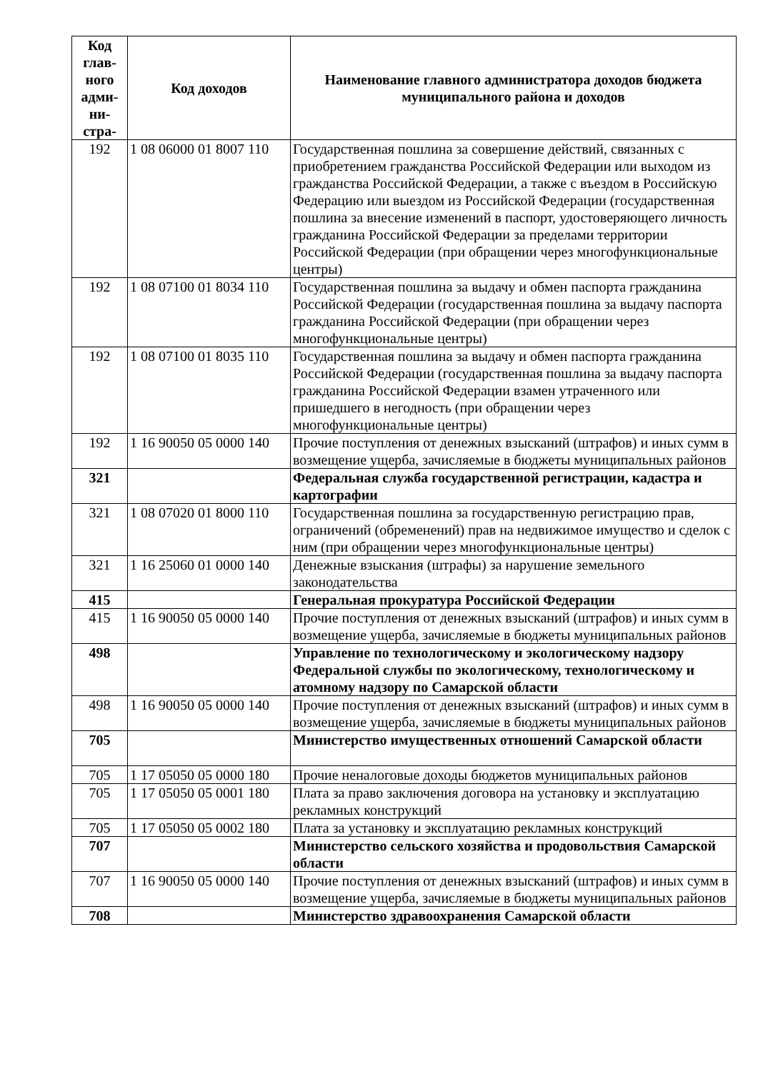| Код глав-ного адми-ни-стра- | Код доходов | Наименование главного администратора доходов бюджета муниципального района и доходов |
| --- | --- | --- |
| 192 | 1 08 06000 01 8007 110 | Государственная пошлина за совершение действий, связанных с приобретением гражданства Российской Федерации или выходом из гражданства Российской Федерации, а также с въездом в Российскую Федерацию или выездом из Российской Федерации (государственная пошлина за внесение изменений в паспорт, удостоверяющего личность гражданина Российской Федерации за пределами территории Российской Федерации (при обращении через многофункциональные центры) |
| 192 | 1 08 07100 01 8034 110 | Государственная пошлина за выдачу и обмен паспорта гражданина Российской Федерации (государственная пошлина за выдачу паспорта гражданина Российской Федерации (при обращении через многофункциональные центры) |
| 192 | 1 08 07100 01 8035 110 | Государственная пошлина за выдачу и обмен паспорта гражданина Российской Федерации (государственная пошлина за выдачу паспорта гражданина Российской Федерации взамен утраченного или пришедшего в негодность (при обращении через многофункциональные центры) |
| 192 | 1 16 90050 05 0000 140 | Прочие поступления от денежных взысканий (штрафов) и иных сумм в возмещение ущерба, зачисляемые в бюджеты муниципальных районов |
| 321 | | Федеральная служба государственной регистрации, кадастра и картографии |
| 321 | 1 08 07020 01 8000 110 | Государственная пошлина за государственную регистрацию прав, ограничений (обременений) прав на недвижимое имущество и сделок с ним (при обращении через многофункциональные центры) |
| 321 | 1 16 25060 01 0000 140 | Денежные взыскания (штрафы) за нарушение земельного законодательства |
| 415 | | Генеральная прокуратура Российской Федерации |
| 415 | 1 16 90050 05 0000 140 | Прочие поступления от денежных взысканий (штрафов) и иных сумм в возмещение ущерба, зачисляемые в бюджеты муниципальных районов |
| 498 | | Управление по технологическому и экологическому надзору Федеральной службы по экологическому, технологическому и атомному надзору по Самарской области |
| 498 | 1 16 90050 05 0000 140 | Прочие поступления от денежных взысканий (штрафов) и иных сумм в возмещение ущерба, зачисляемые в бюджеты муниципальных районов |
| 705 | | Министерство имущественных отношений Самарской области |
| 705 | 1 17 05050 05 0000 180 | Прочие неналоговые доходы бюджетов муниципальных районов |
| 705 | 1 17 05050 05 0001 180 | Плата за право заключения договора на установку и эксплуатацию рекламных конструкций |
| 705 | 1 17 05050 05 0002 180 | Плата за установку и эксплуатацию рекламных конструкций |
| 707 | | Министерство сельского хозяйства и продовольствия Самарской области |
| 707 | 1 16 90050 05 0000 140 | Прочие поступления от денежных взысканий (штрафов) и иных сумм в возмещение ущерба, зачисляемые в бюджеты муниципальных районов |
| 708 | | Министерство здравоохранения Самарской области |